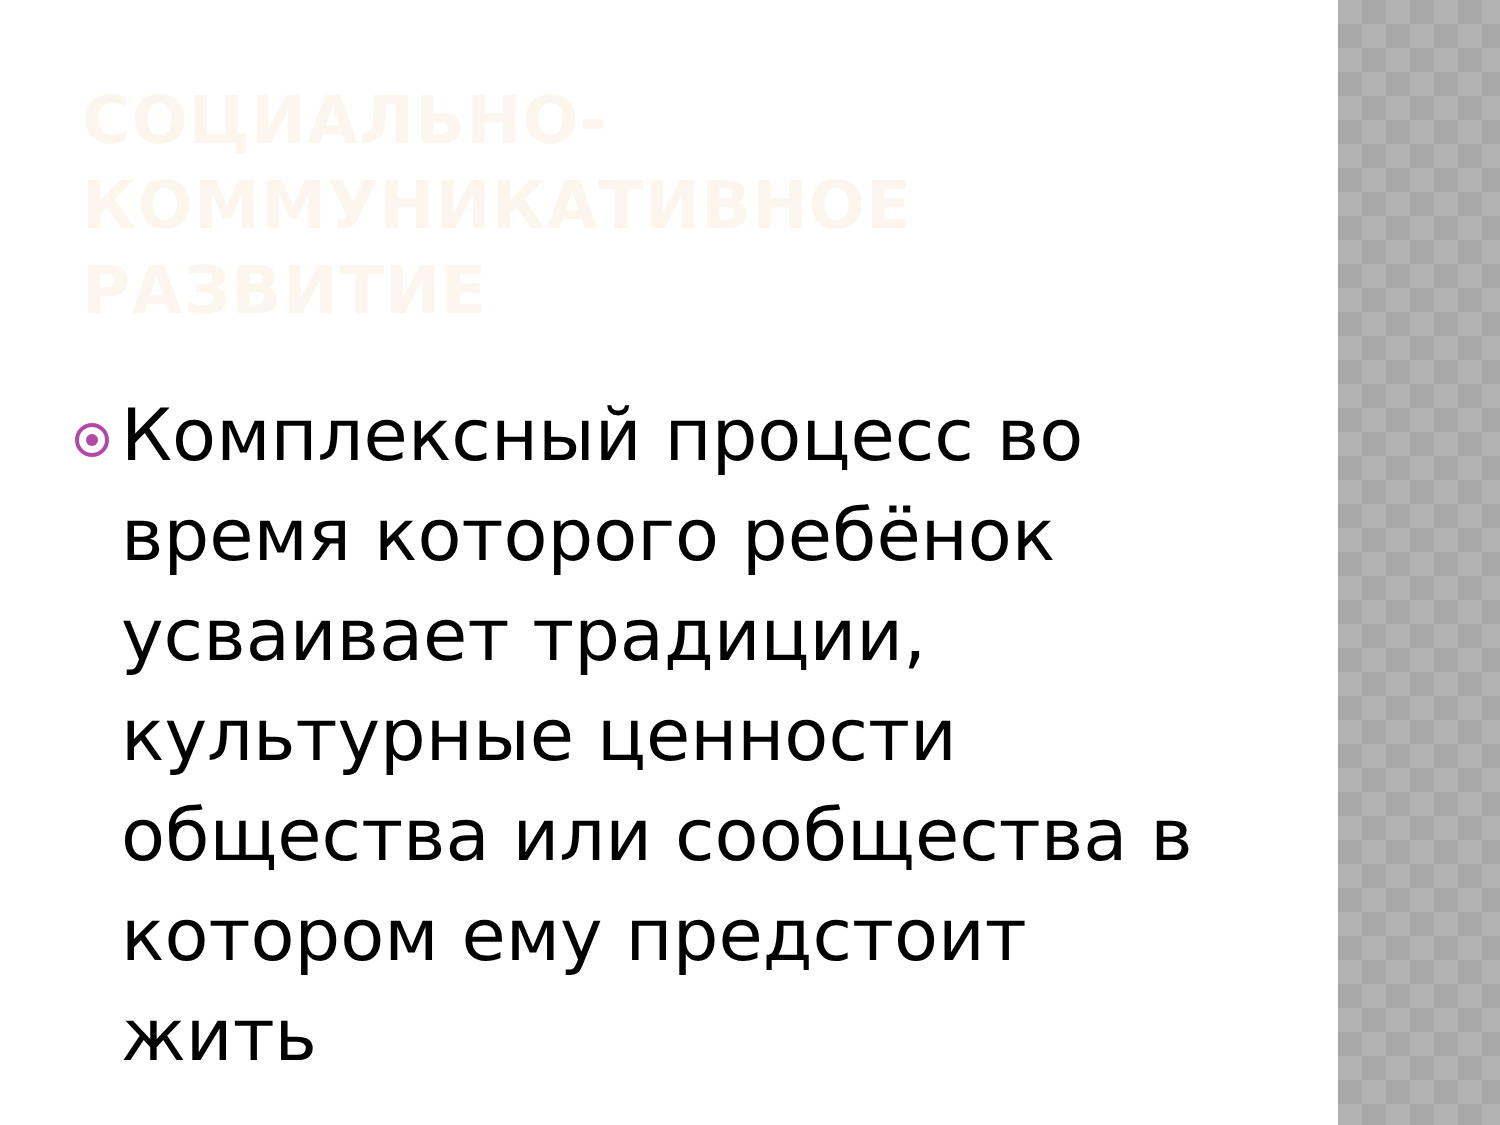СОЦИАЛЬНО-КОММУНИКАТИВНОЕ РАЗВИТИЕ
Комплексный процесс во время которого ребёнок усваивает традиции, культурные ценности общества или сообщества в котором ему предстоит жить